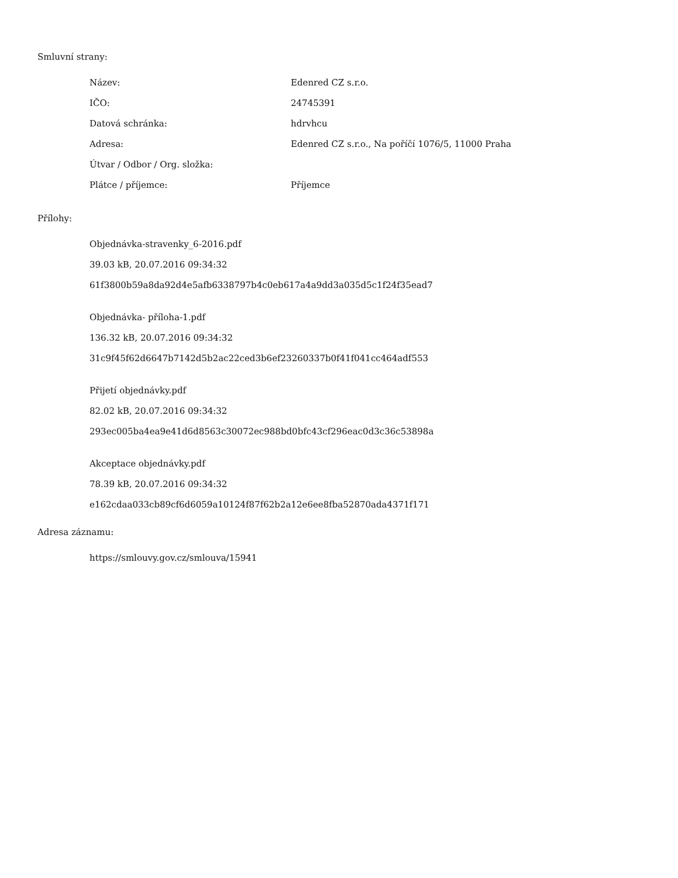Smluvní strany:
| Název: | Edenred CZ s.r.o. |
| IČO: | 24745391 |
| Datová schránka: | hdrvhcu |
| Adresa: | Edenred CZ s.r.o., Na poříčí 1076/5, 11000 Praha |
| Útvar / Odbor / Org. složka: | |
| Plátce / příjemce: | Příjemce |
Přílohy:
Objednávka-stravenky_6-2016.pdf
39.03 kB, 20.07.2016 09:34:32
61f3800b59a8da92d4e5afb6338797b4c0eb617a4a9dd3a035d5c1f24f35ead7
Objednávka- příloha-1.pdf
136.32 kB, 20.07.2016 09:34:32
31c9f45f62d6647b7142d5b2ac22ced3b6ef23260337b0f41f041cc464adf553
Přijetí objednávky.pdf
82.02 kB, 20.07.2016 09:34:32
293ec005ba4ea9e41d6d8563c30072ec988bd0bfc43cf296eac0d3c36c53898a
Akceptace objednávky.pdf
78.39 kB, 20.07.2016 09:34:32
e162cdaa033cb89cf6d6059a10124f87f62b2a12e6ee8fba52870ada4371f171
Adresa záznamu:
https://smlouvy.gov.cz/smlouva/15941